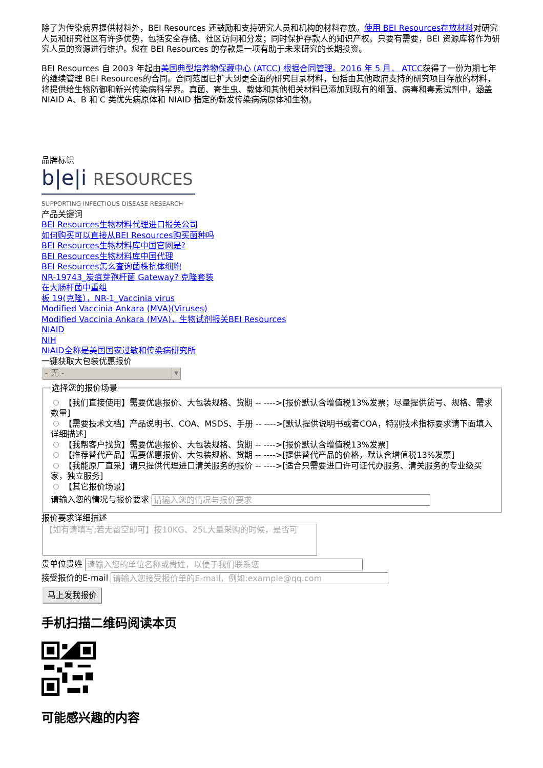除了为传染病界提供材料外，BEI Resources 还鼓励和支持研究人员和机构的材料存放。使用 BEI Resources存放材料对研究人员和研究社区有许多优势，包括安全存储、社区访问和分发；同时保护存款人的知识产权。只要有需要，BEI 资源库将作为研究人员的资源进行维护。您在 BEI Resources 的存款是一项有助于未来研究的长期投资。
BEI Resources 自 2003 年起由美国典型培养物保藏中心 (ATCC) 根据合同管理。2016 年 5 月， ATCC获得了一份为期七年的继续管理 BEI Resources的合同。合同范围已扩大到更全面的研究目录材料，包括由其他政府支持的研究项目存放的材料，将提供给生物防御和新兴传染病科学界。真菌、寄生虫、载体和其他相关材料已添加到现有的细菌、病毒和毒素试剂中，涵盖 NIAID A、B 和 C 类优先病原体和 NIAID 指定的新发传染病病原体和生物。
品牌标识
b|e|i RESOURCES
SUPPORTING INFECTIOUS DISEASE RESEARCH
产品关键词
BEI Resources生物材料代理进口报关公司
如何购买可以直接从BEI Resources购买菌种吗
BEI Resources生物材料库中国官网是?
BEI Resources生物材料库中国代理
BEI Resources怎么查询菌株抗体细胞
NR-19743_炭疽芽孢杆菌 Gateway? 克隆套装
在大肠杆菌中重组
板 19(克隆），NR-1_Vaccinia virus
Modified Vaccinia Ankara (MVA)(Viruses)
Modified Vaccinia Ankara (MVA)，生物试剂报关BEI Resources
NIAID
NIH
NIAID全称是美国国家过敏和传染病研究所
一键获取大包装优惠报价
- 无 - ▼
选择您的报价场景
【我们直接使用】需要优惠报价、大包装规格、货期 -- ---->[报价默认含增值税13%发票；尽量提供货号、规格、需求数量]
【需要技术文档】产品说明书、COA、MSDS、手册 -- ---->[默认提供说明书或者COA，特别技术指标要求请下面填入详细描述]
【我帮客户找货】需要优惠报价、大包装规格、货期 -- ---->[报价默认含增值税13%发票]
【推荐替代产品】需要优惠报价、大包装规格、货期 -- ---->[提供替代产品的价格，默认含增值税13%发票]
【我能原厂直采】请只提供代理进口清关服务的报价 -- ---->[适合只需要进口许可证代办服务、清关服务的专业级买家，独立服务]
【其它报价场景】
请输入您的情况与报价要求 请输入您的情况与报价要求
报价要求详细描述
【如有请填写;若无留空即可】按10KG、25L大量采购的时候，是否可
贵单位贵姓 请输入您的单位名称或贵姓，以便于我们联系您
接受报价的E-mail 请输入您接受报价单的E-mail，例如:example@qq.com
马上发我报价
手机扫描二维码阅读本页
可能感兴趣的内容